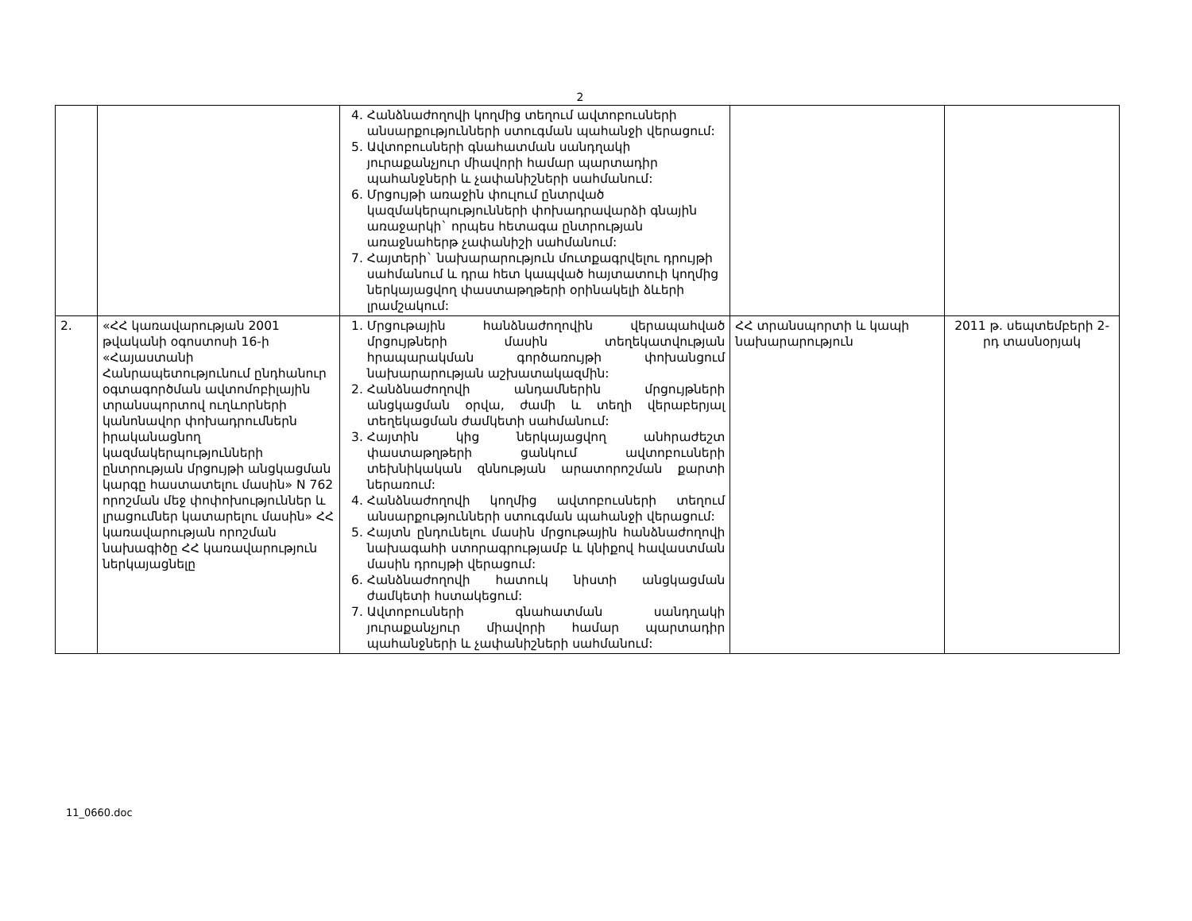2
| | | 4. Հանձնաժողովի կողմից տեղում ավտոբուսների անսարքությունների ստուգման պահանջի վերացում: 5. Ավտոբուսների գնահատման սանդղակի յուրաքանչյուր միավորի համար պարտադիր պահանջների և չափանիշների սահմանում: 6. Մրցույթի առաջին փուլում ընտրված կազմակերպությունների փոխադրավարձի գնային առաջարկի` որպես հետագա ընտրության առաջնահերթ չափանիշի սահմանում: 7. Հայտերի` նախարարություն մուտքագրվելու դրույթի սահմանում և դրա հետ կապված հայտատուի կողմից ներկայացվող փաստաթղթերի օրինակելի ձևերի լրամշակում: | | |
| 2. | «ՀՀ կառավարության 2001 թվականի օգոստոսի 16-ի «Հայաստանի Հանրապետությունում ընդհանուր օգտագործման ավտոմոբիլային տրանսպորտով ուղևորների կանոնավոր փոխադրումներն իրականացնող կազմակերպությունների ընտրության մրցույթի անցկացման կարգը հաստատելու մասին» N 762 որոշման մեջ փոփոխություններ և լրացումներ կատարելու մասին» ՀՀ կառավարության որոշման նախագիծը ՀՀ կառավարություն ներկայացնելը | 1. Մրցութային հանձնաժողովին վերապահված մրցույթների մասին տեղեկատվության հրապարակման գործառույթի փոխանցում նախարարության աշխատակազմին: 2. Հանձնաժողովի անդամներին մրցույթների անցկացման օրվա, ժամի և տեղի վերաբերյալ տեղեկացման ժամկետի սահմանում: 3. Հայտին կից ներկայացվող անհրաժեշտ փաստաթղթերի ցանկում ավտոբուսների տեխնիկական զննության արատորոշման քարտի ներառում: 4. Հանձնաժողովի կողմից ավտոբուսների տեղում անսարքությունների ստուգման պահանջի վերացում: 5. Հայտն ընդունելու մասին մրցութային հանձնաժողովի նախագահի ստորագրությամբ և կնիքով հավաստման մասին դրույթի վերացում: 6. Հանձնաժողովի հատուկ նիստի անցկացման ժամկետի հստակեցում: 7. Ավտոբուսների գնահատման սանդղակի յուրաքանչյուր միավորի համար պարտադիր պահանջների և չափանիշների սահմանում: | ՀՀ տրանսպորտի և կապի նախարարություն | 2011 թ. սեպտեմբերի 2-րդ տասնօրյակ |
11_0660.doc